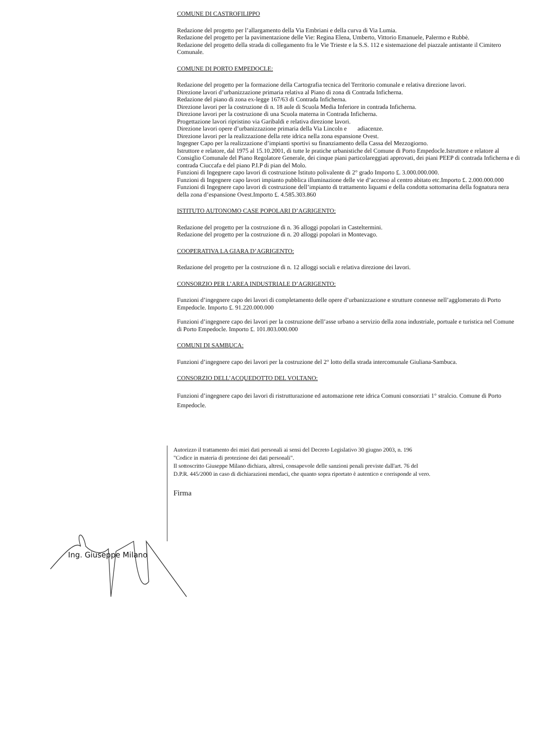COMUNE DI CASTROFILIPPO
Redazione del progetto per l’allargamento della Via Embriani e della curva di Via Lumia.
Redazione del progetto per la pavimentazione delle Vie: Regina Elena, Umberto, Vittorio Emanuele, Palermo e Rubbè.
Redazione del progetto della strada di collegamento fra le Vie Trieste e la S.S. 112 e sistemazione del piazzale antistante il Cimitero Comunale.
COMUNE DI PORTO EMPEDOCLE:
Redazione del progetto per la formazione della Cartografia tecnica del Territorio comunale e relativa direzione lavori.
Direzione lavori d’urbanizzazione primaria relativa al Piano di zona di Contrada Inficherna.
Redazione del piano di zona ex-legge 167/63 di Contrada Inficherna.
Direzione lavori per la costruzione di n. 18 aule di Scuola Media Inferiore in contrada Inficherna.
Direzione lavori per la costruzione di una Scuola materna in Contrada Inficherna.
Progettazione lavori ripristino via Garibaldi e relativa direzione lavori.
Direzione lavori opere d’urbanizzazione primaria della Via Lincoln e adiacenze.
Direzione lavori per la realizzazione della rete idrica nella zona espansione Ovest.
Ingegner Capo per la realizzazione d’impianti sportivi su finanziamento della Cassa del Mezzogiorno.
Istruttore e relatore, dal 1975 al 15.10.2001, di tutte le pratiche urbanistiche del Comune di Porto Empedocle.Istruttore e relatore al Consiglio Comunale del Piano Regolatore Generale, dei cinque piani particolareggiati approvati, dei piani PEEP di contrada Inficherna e di contrada Ciuccafa e del piano P.I.P di pian del Molo.
Funzioni di Ingegnere capo lavori di costruzione Istituto polivalente di 2° grado Importo £. 3.000.000.000.
Funzioni di Ingegnere capo lavori impianto pubblica illuminazione delle vie d’accesso al centro abitato etc.Importo £. 2.000.000.000
Funzioni di Ingegnere capo lavori di costruzione dell’impianto di trattamento liquami e della condotta sottomarina della fognatura nera della zona d’espansione Ovest.Importo £. 4.585.303.860
ISTITUTO AUTONOMO CASE POPOLARI D’AGRIGENTO:
Redazione del progetto per la costruzione di n. 36 alloggi popolari in Casteltermini.
Redazione del progetto per la costruzione di n. 20 alloggi popolari in Montevago.
COOPERATIVA LA GIARA D’AGRIGENTO:
Redazione del progetto per la costruzione di n. 12 alloggi sociali e relativa direzione dei lavori.
CONSORZIO PER L’AREA INDUSTRIALE D’AGRIGENTO:
Funzioni d’ingegnere capo dei lavori di completamento delle opere d’urbanizzazione e strutture connesse nell’agglomerato di Porto Empedocle. Importo £. 91.220.000.000
Funzioni d’ingegnere capo dei lavori per la costruzione dell’asse urbano a servizio della zona industriale, portuale e turistica nel Comune di Porto Empedocle. Importo £. 101.803.000.000
COMUNI DI SAMBUCA:
Funzioni d’ingegnere capo dei lavori per la costruzione del 2° lotto della strada intercomunale Giuliana-Sambuca.
CONSORZIO DELL’ACQUEDOTTO DEL VOLTANO:
Funzioni d’ingegnere capo dei lavori di ristrutturazione ed automazione rete idrica Comuni consorziati 1° stralcio. Comune di Porto Empedocle.
Autorizzo il trattamento dei miei dati personali ai sensi del Decreto Legislativo 30 giugno 2003, n. 196
"Codice in materia di protezione dei dati personali".
Il sottoscritto Giuseppe Milano dichiara, altresì, consapevole delle sanzioni penali previste dall'art. 76 del
D.P.R. 445/2000 in caso di dichiarazioni mendaci, che quanto sopra riportato è autentico e corrisponde al vero.
Firma
Ing. Giuseppe Milano